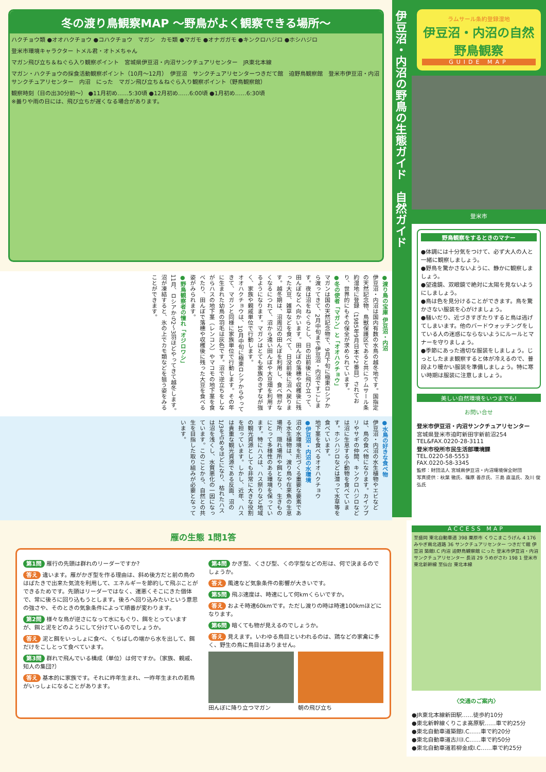冬の渡り鳥観察MAP ～野鳥がよく観察できる場所～
ハクチョウ類 ●オオハクチョウ ●コハクチョウ　マガン　カモ類 ●マガモ ●オナガガモ ●キンクロハジロ ●ホシハジロ
登米市環境キャラクター トメル君・オトメちゃん
マガン飛び立ち＆ねぐら入り観察ポイント　宮城県伊豆沼・内沼サンクチュアリセンター　JR東北本線
マガン・ハクチョウの採食活動観察ポイント（10月～12月）　伊豆沼　サンクチュアリセンターつきだて館　迫野鳥観察館　登米市伊豆沼・内沼サンクチュアリセンター　内沼　にった　マガン飛び立ち＆ねぐら入り観察ポイント（野鳥観察館）
観察時刻（日の出30分前～） ●11月初め……5:30頃 ●12月初め……6:00頃 ●1月初め……6:30頃
※曇りや雨の日には、飛び立ちが遅くなる場合があります。
●渡り鳥の宝庫 伊豆沼・内沼
伊豆沼・内沼は国内有数の水鳥の越冬地です。国指定の天然記念物、鳥獣保護区であると共にラムサール条約湿地に登録（1985年9月日本で2番目）されており、世界的にもその保全が求められています。
●冬の使者「マガン」と「オオハクチョウ」
マガンは国の天然記念物で、9月下旬に極東ロシアから渡ってきて、2月中旬まで伊豆沼・内沼ですごします。夜は沼をねぐらとし、日の出前後に飛び立って、田んぼなどへ向かいます。田んぼの落穂や収穫後に残った大豆、雑草などを食べて、日没前後に沼へ戻ります。越冬期は、沼周辺の田んぼを利用し、食べ物がなくなるにつれて、沼から遠い田んぼや大豆畑を利用するようになります。マガンはとても家族のきずなが強く、家族や親戚単位で行動します。
オオハクチョウは、10月中旬に極東ロシアからやってきて、マガンと同様に家族単位で行動します。その年に生まれた幼鳥の羽毛は灰色です。沼で逆立ちをしながらハスの地下茎（レンコン）やマコモの地下茎を食べたり、田んぼで落穂や収穫後に残った大豆を食べる姿がみられます。
●野鳥観察者の憧れ「オジロワシ」
11月、ロシアから2～3羽ほどやってきて越冬します。沼が凍結すると、氷の上でカモ類などを狙う姿をみることができます。
●水鳥の好きな食べ物
伊豆沼・内沼の水生植物やエビなどは、鳥の食べ物になります。カイツブリやサギの仲間、キンクロハジロなどは沼に生息する小動物を食べています。ホシハジロなどは潜って水草等を食べています。
地下茎を食べるオオハクチョウ
●伊豆沼・内沼の水環境
沼の水環境を形づくる重要な要素である水生植物は、渡り鳥や在来魚の生息場所、隠れ場所や餌となり、生きものにとって多様性のある環境を保っています。特にハスは、ハス祭りなど地域の観光資源としても非常に大きな役割を担っています。しかし、近年、ハスは貴重な観光資源である反面、沼の1/3を占めるほどになり、枯れたハスは沼を浅くし、水質悪化の一因になっています。このことから、自然との共生を目指した取り組みが必要となっています。
伊豆沼・内沼の野鳥の生態ガイド　自然ガイド
ラムサール条約登録湿地
伊豆沼・内沼の自然
野鳥観察
GUIDE MAP
登米市
野鳥観察をするときのマナー
●体調には十分気をつけて、必ず大人の人と一緒に観察しましょう。
●野鳥を驚かさないように、静かに観察しましょう。
●望遠鏡、双眼鏡で絶対に太陽を見ないようにしましょう。
●鳥は色を見分けることができます。鳥を驚かさない服装を心がけましょう。
●騒いだり、近づきすぎたりすると鳥は逃げてしまいます。他のバードウォッチングをしている人の迷惑にならないようにルールとマナーを守りましょう。
●季節にあった適切な服装をしましょう。じっとしたまま観察すると体が冷えるので、普段より暖かい服装を準備しましょう。特に寒い時期は服装に注意しましょう。
美しい自然環境をいつまでも!
お問い合せ
登米市伊豆沼・内沼サンクチュアリセンター
宮城県登米市迫町新田字新前沼254
TEL&FAX.0220-28-3111
登米市役所市民生活部環境課
TEL.0220-58-5553
FAX.0220-58-3345
監修：財団法人 宮城県伊豆沼・内沼環境保全財団
写真提供：秋葉 徹氏、篠原 善彦氏、三島 直温氏、及川 俊弘氏
雁の生態 1問1答
第1問 雁行の先頭は群れのリーダーですか?
答え 違います。雁がかぎ型を作る理由は、斜め後方だと前の鳥のはばたきで出来た気流を利用して、エネルギーを節約して飛ぶことができるためです。先頭はリーダーではなく、運悪くそこにきた個体で、常に後ろに回り込もうとします。後ろへ回り込みたいという意思の強さや、そのときの気象条件によって順番が変わります。
第2問 様々な鳥が逆さになって水にもぐり、餌をとっていますが、餌と泥をどのようにして分けているのでしょうか。
答え 泥と餌をいっしょに食べ、くちばしの端から水を出して、餌だけをこしとって食べています。
第3問 群れで飛んでいる構成（単位）は何ですか。（家族、親戚、知人の集団?）
答え 基本的に家族です。それに昨年生まれ、一昨年生まれの若鳥がいっしょになることがあります。
第4問 かぎ型、くさび型、くの字型などの形は、何で決まるのでしょうか。
答え 風速など気象条件の影響が大きいです。
第5問 飛ぶ速度は、時速にして何kmくらいですか。
答え およそ時速60kmです。ただし渡りの時は時速100kmほどになります。
第6問 暗くても物が見えるのでしょうか。
答え 見えます。いわゆる鳥目といわれるのは、鶏などの家禽に多く、野生の鳥に鳥目はありません。
田んぼに降り立つマガン 朝の飛び立ち
ACCESS MAP
至盛岡 東北自動車道 398 栗原市 くりこまこうげん 4 176 みやぎ県北道路 36 サンクチュアリセンター つきだて館 伊豆沼 築館I.C 内沼 迫野鳥観察館 にった 登米市伊豆沼・内沼サンクチュアリセンター 長沼 29 うめがさわ 198 1 登米市 東北新幹線 至仙台 東北本線
〈交通のご案内〉
●JR東北本線新田駅……徒歩約10分
●東北新幹線くりこま高原駅……車で約25分
●東北自動車道築館I.C……車で約20分
●東北自動車道古川I.C……車で約50分
●東北自動車道若柳金成I.C……車で約25分